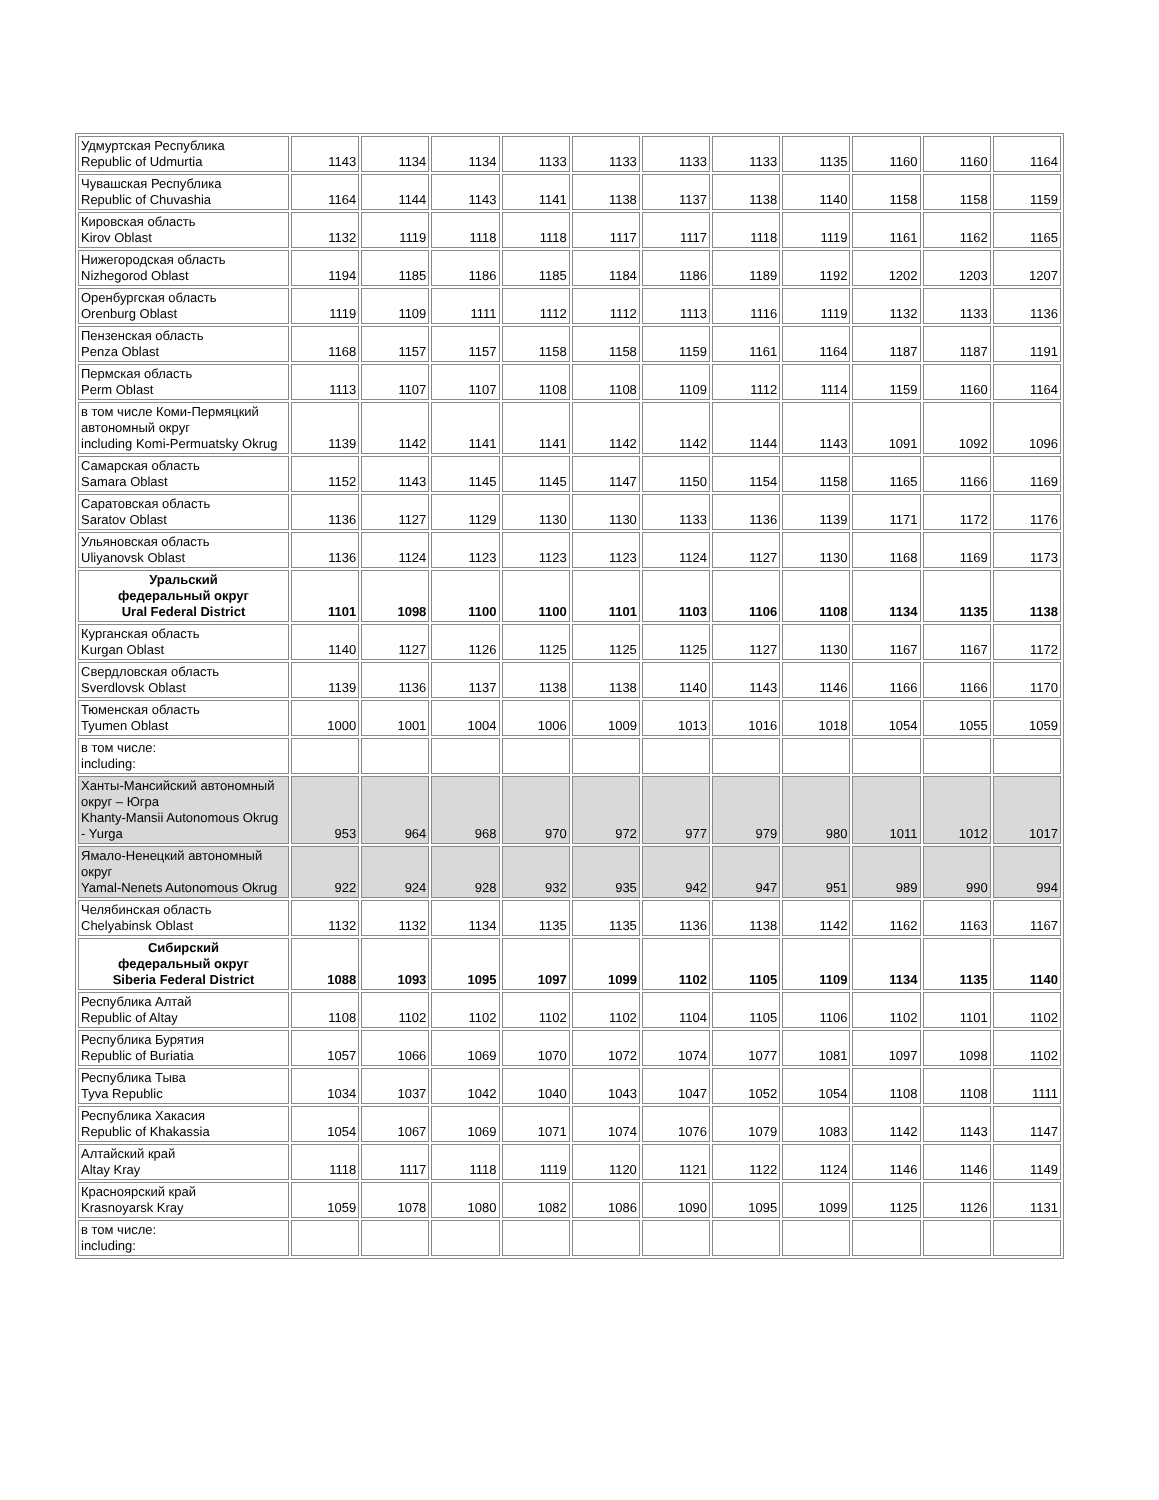| Удмуртская Республика Republic of Udmurtia | 1143 | 1134 | 1134 | 1133 | 1133 | 1133 | 1133 | 1135 | 1160 | 1160 | 1164 |
| Чувашская Республика Republic of Chuvashia | 1164 | 1144 | 1143 | 1141 | 1138 | 1137 | 1138 | 1140 | 1158 | 1158 | 1159 |
| Кировская область Kirov Oblast | 1132 | 1119 | 1118 | 1118 | 1117 | 1117 | 1118 | 1119 | 1161 | 1162 | 1165 |
| Нижегородская область Nizhegorod Oblast | 1194 | 1185 | 1186 | 1185 | 1184 | 1186 | 1189 | 1192 | 1202 | 1203 | 1207 |
| Оренбургская область Orenburg Oblast | 1119 | 1109 | 1111 | 1112 | 1112 | 1113 | 1116 | 1119 | 1132 | 1133 | 1136 |
| Пензенская область Penza Oblast | 1168 | 1157 | 1157 | 1158 | 1158 | 1159 | 1161 | 1164 | 1187 | 1187 | 1191 |
| Пермская область Perm Oblast | 1113 | 1107 | 1107 | 1108 | 1108 | 1109 | 1112 | 1114 | 1159 | 1160 | 1164 |
| в том числе Коми-Пермяцкий автономный округ including Komi-Permuatsky Okrug | 1139 | 1142 | 1141 | 1141 | 1142 | 1142 | 1144 | 1143 | 1091 | 1092 | 1096 |
| Самарская область Samara Oblast | 1152 | 1143 | 1145 | 1145 | 1147 | 1150 | 1154 | 1158 | 1165 | 1166 | 1169 |
| Саратовская область Saratov Oblast | 1136 | 1127 | 1129 | 1130 | 1130 | 1133 | 1136 | 1139 | 1171 | 1172 | 1176 |
| Ульяновская область Uliyanovsk Oblast | 1136 | 1124 | 1123 | 1123 | 1123 | 1124 | 1127 | 1130 | 1168 | 1169 | 1173 |
| Уральский федеральный округ Ural Federal District | 1101 | 1098 | 1100 | 1100 | 1101 | 1103 | 1106 | 1108 | 1134 | 1135 | 1138 |
| Курганская область Kurgan Oblast | 1140 | 1127 | 1126 | 1125 | 1125 | 1125 | 1127 | 1130 | 1167 | 1167 | 1172 |
| Свердловская область Sverdlovsk Oblast | 1139 | 1136 | 1137 | 1138 | 1138 | 1140 | 1143 | 1146 | 1166 | 1166 | 1170 |
| Тюменская область Tyumen Oblast | 1000 | 1001 | 1004 | 1006 | 1009 | 1013 | 1016 | 1018 | 1054 | 1055 | 1059 |
| в том числе: including: | | | | | | | | | | | |
| Ханты-Мансийский автономный округ – Югра Khanty-Mansii Autonomous Okrug - Yurga | 953 | 964 | 968 | 970 | 972 | 977 | 979 | 980 | 1011 | 1012 | 1017 |
| Ямало-Ненецкий автономный округ Yamal-Nenets Autonomous Okrug | 922 | 924 | 928 | 932 | 935 | 942 | 947 | 951 | 989 | 990 | 994 |
| Челябинская область Chelyabinsk Oblast | 1132 | 1132 | 1134 | 1135 | 1135 | 1136 | 1138 | 1142 | 1162 | 1163 | 1167 |
| Сибирский федеральный округ Siberia Federal District | 1088 | 1093 | 1095 | 1097 | 1099 | 1102 | 1105 | 1109 | 1134 | 1135 | 1140 |
| Республика Алтай Republic of Altay | 1108 | 1102 | 1102 | 1102 | 1102 | 1104 | 1105 | 1106 | 1102 | 1101 | 1102 |
| Республика Бурятия Republic of Buriatia | 1057 | 1066 | 1069 | 1070 | 1072 | 1074 | 1077 | 1081 | 1097 | 1098 | 1102 |
| Республика Тыва Tyva Republic | 1034 | 1037 | 1042 | 1040 | 1043 | 1047 | 1052 | 1054 | 1108 | 1108 | 1111 |
| Республика Хакасия Republic of Khakassia | 1054 | 1067 | 1069 | 1071 | 1074 | 1076 | 1079 | 1083 | 1142 | 1143 | 1147 |
| Алтайский край Altay Kray | 1118 | 1117 | 1118 | 1119 | 1120 | 1121 | 1122 | 1124 | 1146 | 1146 | 1149 |
| Красноярский край Krasnoyarsk Kray | 1059 | 1078 | 1080 | 1082 | 1086 | 1090 | 1095 | 1099 | 1125 | 1126 | 1131 |
| в том числе: including: | | | | | | | | | | | |